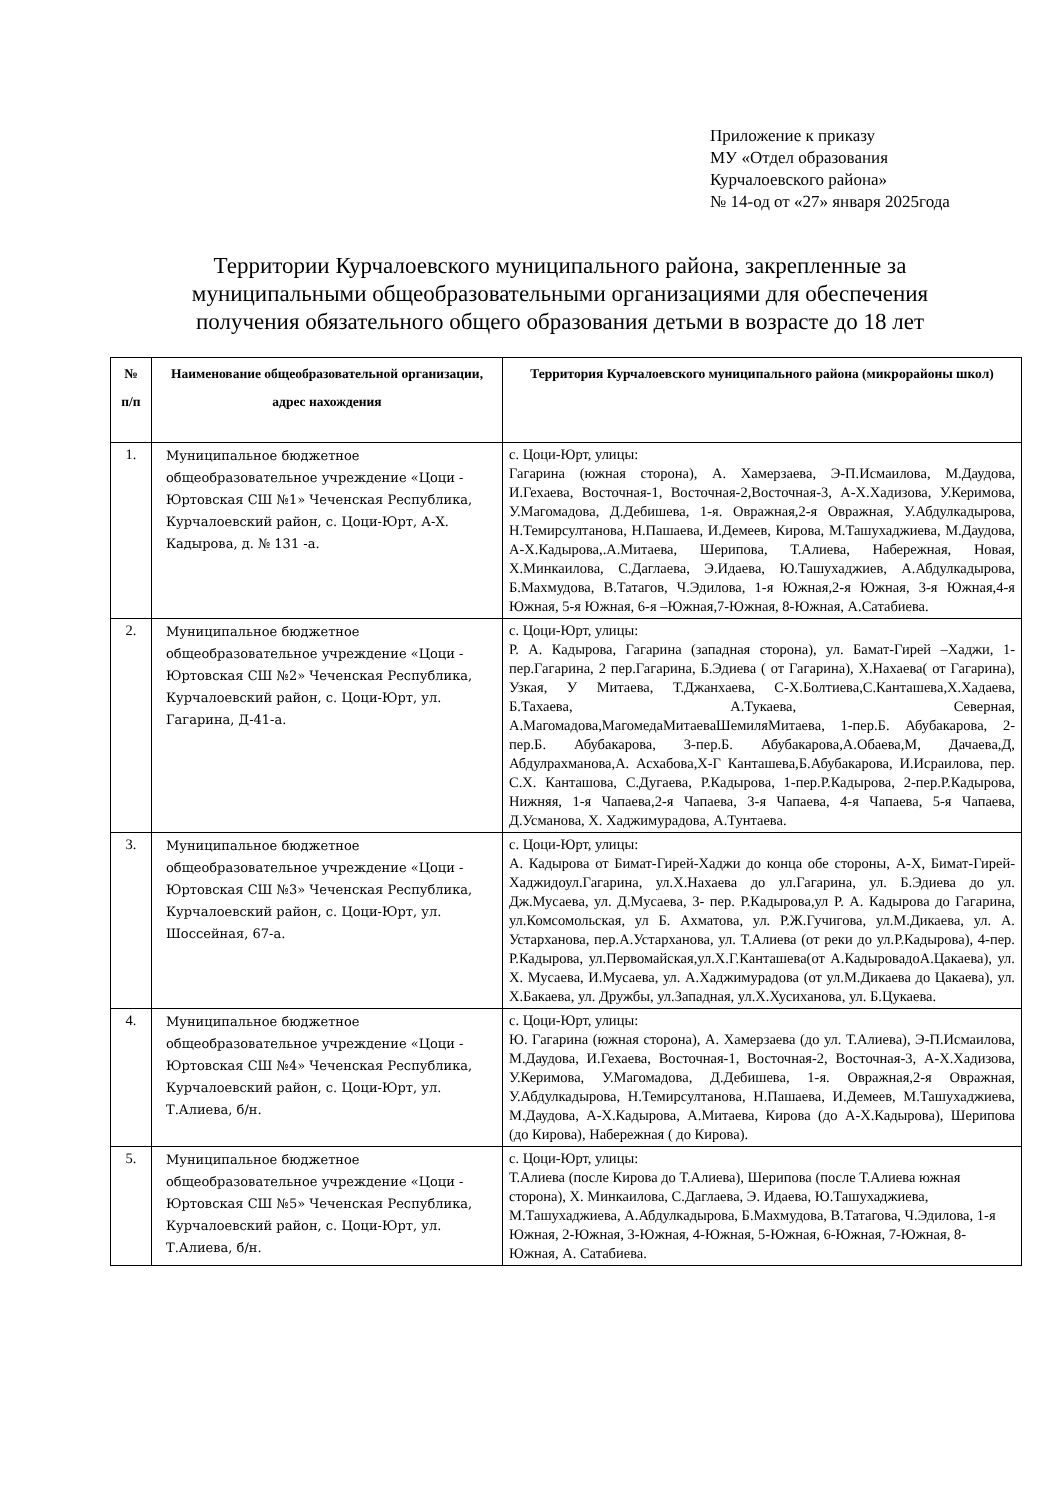Приложение к приказу
МУ «Отдел образования
Курчалоевского района»
№ 14-од от «27» января 2025года
Территории Курчалоевского муниципального района, закрепленные за муниципальными общеобразовательными организациями для обеспечения получения обязательного общего образования детьми в возрасте до 18 лет
| № п/п | Наименование общеобразовательной организации, адрес нахождения | Территория Курчалоевского муниципального района (микрорайоны школ) |
| --- | --- | --- |
| 1. | Муниципальное бюджетное общеобразовательное учреждение «Цоци - Юртовская СШ №1» Чеченская Республика, Курчалоевский район, с. Цоци-Юрт, А-Х. Кадырова, д. № 131 -а. | с. Цоци-Юрт, улицы: Гагарина (южная сторона), А. Хамерзаева, Э-П.Исмаилова, М.Даудова, И.Гехаева, Восточная-1, Восточная-2,Восточная-3, А-Х.Хадизова, У.Керимова, У.Магомадова, Д.Дебишева, 1-я. Овражная,2-я Овражная, У.Абдулкадырова, Н.Темирсултанова, Н.Пашаева, И.Демеев, Кирова, М.Ташухаджиева, М.Даудова, А-Х.Кадырова,.А.Митаева, Шерипова, Т.Алиева, Набережная, Новая, Х.Минкаилова, С.Даглаева, Э.Идаева, Ю.Ташухаджиев, А.Абдулкадырова, Б.Махмудова, В.Татагов, Ч.Эдилова, 1-я Южная,2-я Южная, 3-я Южная,4-я Южная, 5-я Южная, 6-я –Южная,7-Южная, 8-Южная, А.Сатабиева. |
| 2. | Муниципальное бюджетное общеобразовательное учреждение «Цоци - Юртовская СШ №2» Чеченская Республика, Курчалоевский район, с. Цоци-Юрт, ул. Гагарина, Д-41-а. | с. Цоци-Юрт, улицы: Р. А. Кадырова, Гагарина (западная сторона), ул. Бамат-Гирей –Хаджи, 1-пер.Гагарина, 2 пер.Гагарина, Б.Эдиева ( от Гагарина), Х.Нахаева( от Гагарина), Узкая, У Митаева, Т.Джанхаева, С-Х.Болтиева,С.Канташева,Х.Хадаева, Б.Тахаева, А.Тукаева, Северная, А.Магомадова,МагомедаМитаеваШемиляМитаева, 1-пер.Б. Абубакарова, 2-пер.Б. Абубакарова, 3-пер.Б. Абубакарова,А.Обаева,М, Дачаева,Д, Абдулрахманова,А. Асхабова,Х-Г Канташева,Б.Абубакарова, И.Исраилова, пер. С.Х. Канташова, С.Дугаева, Р.Кадырова, 1-пер.Р.Кадырова, 2-пер.Р.Кадырова, Нижняя, 1-я Чапаева,2-я Чапаева, 3-я Чапаева, 4-я Чапаева, 5-я Чапаева, Д.Усманова, Х. Хаджимурадова, А.Тунтаева. |
| 3. | Муниципальное бюджетное общеобразовательное учреждение «Цоци - Юртовская СШ №3» Чеченская Республика, Курчалоевский район, с. Цоци-Юрт, ул. Шоссейная, 67-а. | с. Цоци-Юрт, улицы: А. Кадырова от Бимат-Гирей-Хаджи до конца обе стороны, А-Х, Бимат-Гирей-Хаджидоул.Гагарина, ул.Х.Нахаева до ул.Гагарина, ул. Б.Эдиева до ул. Дж.Мусаева, ул. Д.Мусаева, 3- пер. Р.Кадырова,ул Р. А. Кадырова до Гагарина, ул.Комсомольская, ул Б. Ахматова, ул. Р.Ж.Гучигова, ул.М.Дикаева, ул. А. Устарханова, пер.А.Устарханова, ул. Т.Алиева (от реки до ул.Р.Кадырова), 4-пер. Р.Кадырова, ул.Первомайская,ул.Х.Г.Канташева(от А.КадыровадоА.Цакаева), ул. Х. Мусаева, И.Мусаева, ул. А.Хаджимурадова (от ул.М.Дикаева до Цакаева), ул. Х.Бакаева, ул. Дружбы, ул.Западная, ул.Х.Хусиханова, ул. Б.Цукаева. |
| 4. | Муниципальное бюджетное общеобразовательное учреждение «Цоци - Юртовская СШ №4» Чеченская Республика, Курчалоевский район, с. Цоци-Юрт, ул. Т.Алиева, б/н. | с. Цоци-Юрт, улицы: Ю. Гагарина (южная сторона), А. Хамерзаева (до ул. Т.Алиева), Э-П.Исмаилова, М.Даудова, И.Гехаева, Восточная-1, Восточная-2, Восточная-3, А-Х.Хадизова, У.Керимова, У.Магомадова, Д.Дебишева, 1-я. Овражная,2-я Овражная, У.Абдулкадырова, Н.Темирсултанова, Н.Пашаева, И.Демеев, М.Ташухаджиева, М.Даудова, А-Х.Кадырова, А.Митаева, Кирова (до А-Х.Кадырова), Шерипова (до Кирова), Набережная ( до Кирова). |
| 5. | Муниципальное бюджетное общеобразовательное учреждение «Цоци - Юртовская СШ №5» Чеченская Республика, Курчалоевский район, с. Цоци-Юрт, ул. Т.Алиева, б/н. | с. Цоци-Юрт, улицы: Т.Алиева (после Кирова до Т.Алиева), Шерипова (после Т.Алиева южная сторона), Х. Минкаилова, С.Даглаева, Э. Идаева, Ю.Ташухаджиева, М.Ташухаджиева, А.Абдулкадырова, Б.Махмудова, В.Татагова, Ч.Эдилова, 1-я Южная, 2-Южная, 3-Южная, 4-Южная, 5-Южная, 6-Южная, 7-Южная, 8-Южная, А. Сатабиева. |